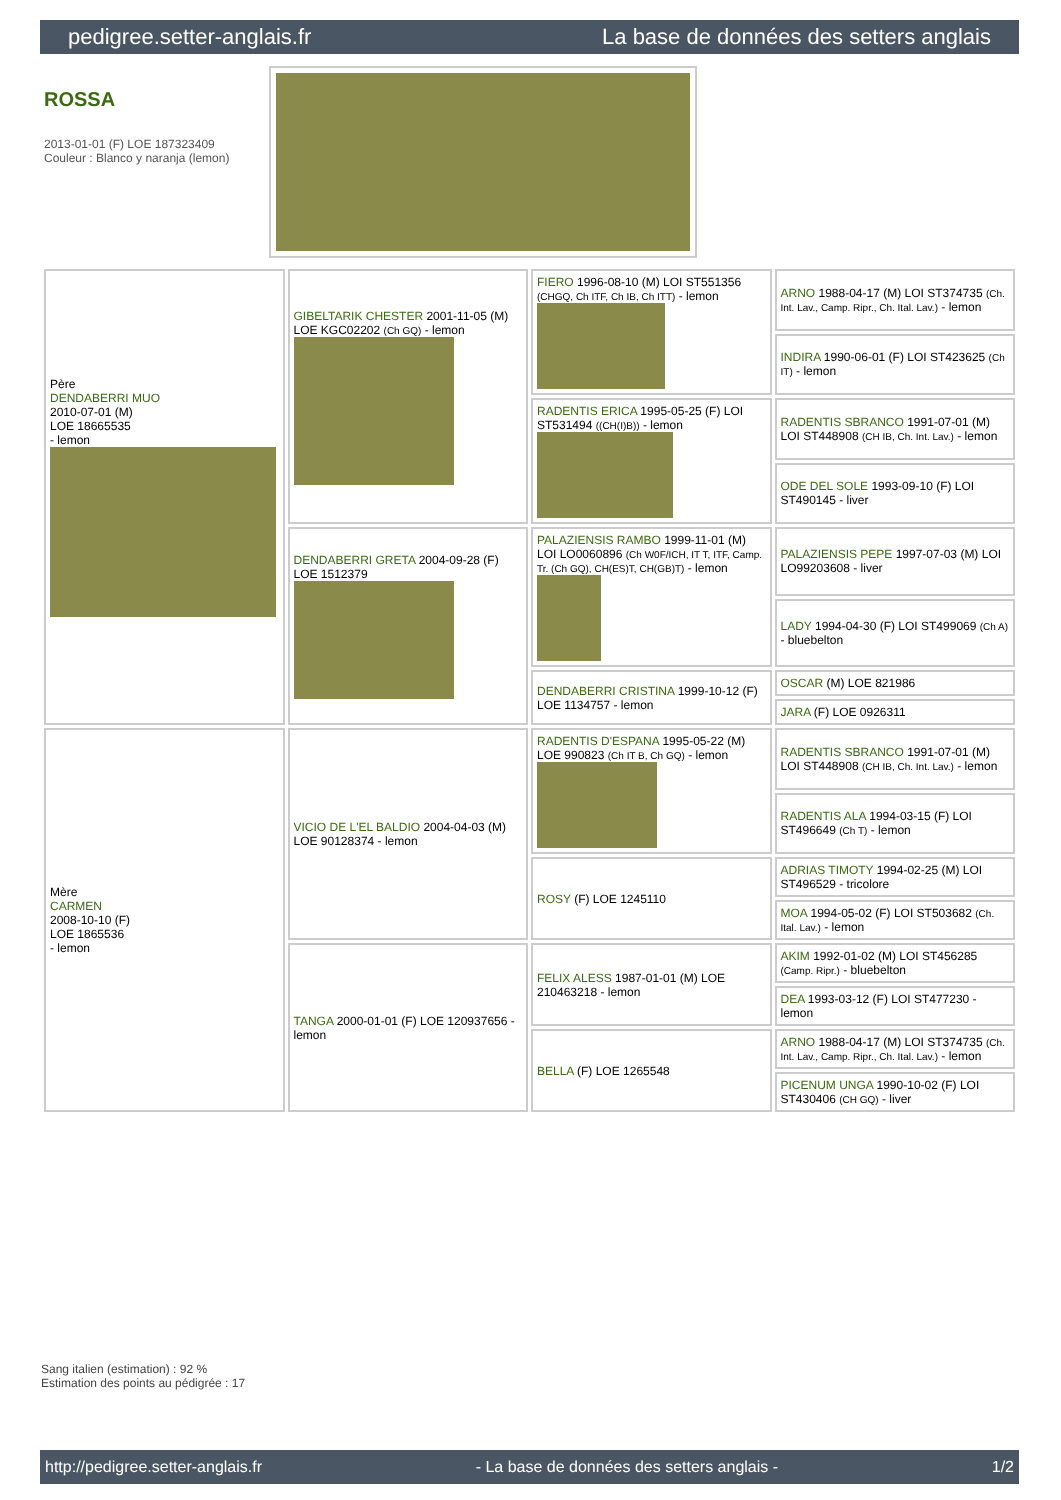pedigree.setter-anglais.fr La base de données des setters anglais
ROSSA
2013-01-01 (F) LOE 187323409
Couleur : Blanco y naranja (lemon)
| Père DENDABERRI MUO 2010-07-01 (M) LOE 18665535 - lemon | GIBELTARIK CHESTER 2001-11-05 (M) LOE KGC02202 (Ch GQ) - lemon | FIERO 1996-08-10 (M) LOI ST551356 (CHGQ, Ch ITF, Ch IB, Ch ITT) - lemon | ARNO 1988-04-17 (M) LOI ST374735 (Ch. Int. Lav., Camp. Ripr., Ch. Ital. Lav.) - lemon |
| | | | INDIRA 1990-06-01 (F) LOI ST423625 (Ch IT) - lemon |
| | | RADENTIS ERICA 1995-05-25 (F) LOI ST531494 ((CH(I)B)) - lemon | RADENTIS SBRANCO 1991-07-01 (M) LOI ST448908 (CH IB, Ch. Int. Lav.) - lemon |
| | | | ODE DEL SOLE 1993-09-10 (F) LOI ST490145 - liver |
| | DENDABERRI GRETA 2004-09-28 (F) LOE 1512379 | PALAZIENSIS RAMBO 1999-11-01 (M) LOI LO0060896 (Ch W0F/ICH, IT T, ITF, Camp. Tr. (Ch GQ), CH(ES)T, CH(GB)T) - lemon | PALAZIENSIS PEPE 1997-07-03 (M) LOI LO99203608 - liver |
| | | | LADY 1994-04-30 (F) LOI ST499069 (Ch A) - bluebelton |
| | | DENDABERRI CRISTINA 1999-10-12 (F) LOE 1134757 - lemon | OSCAR (M) LOE 821986 |
| | | | JARA (F) LOE 0926311 |
| Mère CARMEN 2008-10-10 (F) LOE 1865536 - lemon | VICIO DE L'EL BALDIO 2004-04-03 (M) LOE 90128374 - lemon | RADENTIS D'ESPANA 1995-05-22 (M) LOE 990823 (Ch IT B, Ch GQ) - lemon | RADENTIS SBRANCO 1991-07-01 (M) LOI ST448908 (CH IB, Ch. Int. Lav.) - lemon |
| | | | RADENTIS ALA 1994-03-15 (F) LOI ST496649 (Ch T) - lemon |
| | | ROSY (F) LOE 1245110 | ADRIAS TIMOTY 1994-02-25 (M) LOI ST496529 - tricolore |
| | | | MOA 1994-05-02 (F) LOI ST503682 (Ch. Ital. Lav.) - lemon |
| | TANGA 2000-01-01 (F) LOE 120937656 - lemon | FELIX ALESS 1987-01-01 (M) LOE 210463218 - lemon | AKIM 1992-01-02 (M) LOI ST456285 (Camp. Ripr.) - bluebelton |
| | | | DEA 1993-03-12 (F) LOI ST477230 - lemon |
| | | BELLA (F) LOE 1265548 | ARNO 1988-04-17 (M) LOI ST374735 (Ch. Int. Lav., Camp. Ripr., Ch. Ital. Lav.) - lemon |
| | | | PICENUM UNGA 1990-10-02 (F) LOI ST430406 (CH GQ) - liver |
Sang italien (estimation) : 92 %
Estimation des points au pédigrée : 17
http://pedigree.setter-anglais.fr - La base de données des setters anglais - 1/2